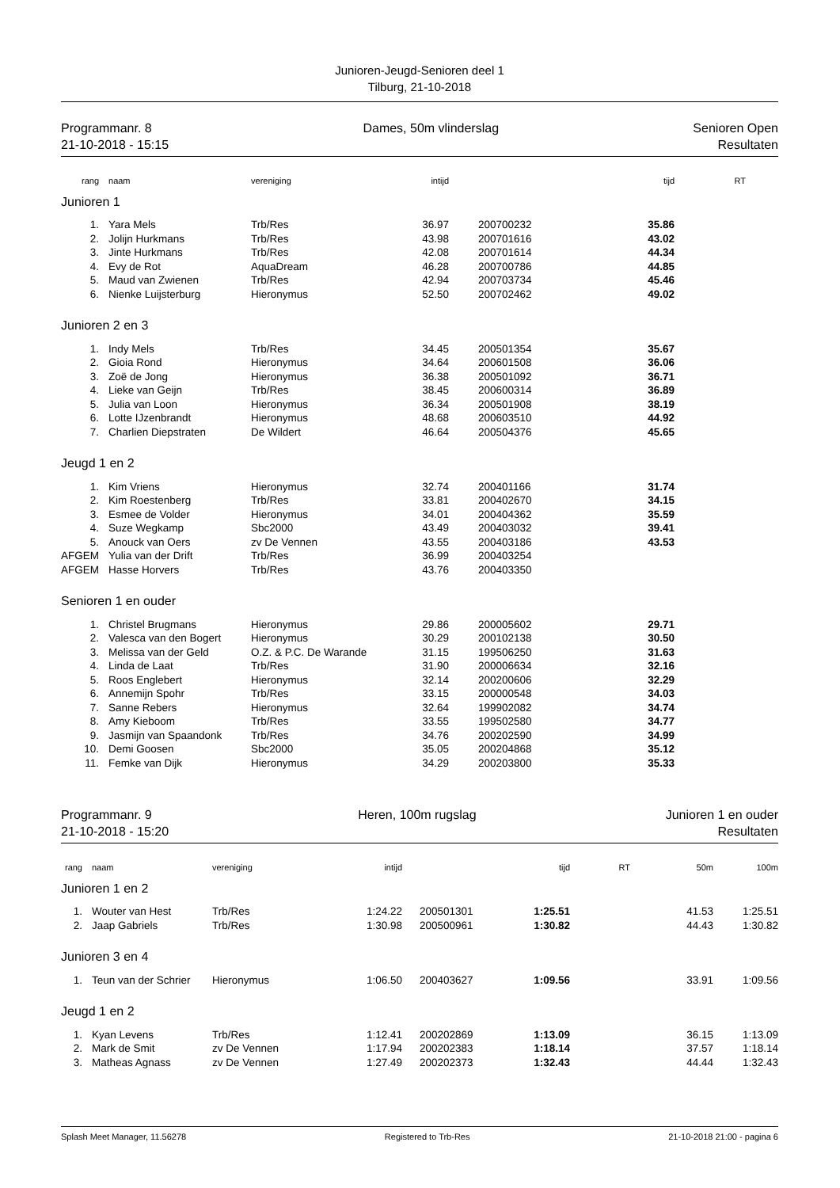Junioren-Jeugd-Senioren deel 1
Tilburg, 21-10-2018
Programmanr. 8
21-10-2018 - 15:15
Dames, 50m vlinderslag Senioren Open
Resultaten
| rang | naam | vereniging | intijd | | tijd | RT | |
| --- | --- | --- | --- | --- | --- | --- | --- |
| Junioren 1 | | | | | | | |
| 1. | Yara Mels | Trb/Res | 36.97 | 200700232 | 35.86 | | |
| 2. | Jolijn Hurkmans | Trb/Res | 43.98 | 200701616 | 43.02 | | |
| 3. | Jinte Hurkmans | Trb/Res | 42.08 | 200701614 | 44.34 | | |
| 4. | Evy de Rot | AquaDream | 46.28 | 200700786 | 44.85 | | |
| 5. | Maud van Zwienen | Trb/Res | 42.94 | 200703734 | 45.46 | | |
| 6. | Nienke Luijsterburg | Hieronymus | 52.50 | 200702462 | 49.02 | | |
| Junioren 2 en 3 | | | | | | | |
| 1. | Indy Mels | Trb/Res | 34.45 | 200501354 | 35.67 | | |
| 2. | Gioia Rond | Hieronymus | 34.64 | 200601508 | 36.06 | | |
| 3. | Zoë de Jong | Hieronymus | 36.38 | 200501092 | 36.71 | | |
| 4. | Lieke van Geijn | Trb/Res | 38.45 | 200600314 | 36.89 | | |
| 5. | Julia van Loon | Hieronymus | 36.34 | 200501908 | 38.19 | | |
| 6. | Lotte IJzenbrandt | Hieronymus | 48.68 | 200603510 | 44.92 | | |
| 7. | Charlien Diepstraten | De Wildert | 46.64 | 200504376 | 45.65 | | |
| Jeugd 1 en 2 | | | | | | | |
| 1. | Kim Vriens | Hieronymus | 32.74 | 200401166 | 31.74 | | |
| 2. | Kim Roestenberg | Trb/Res | 33.81 | 200402670 | 34.15 | | |
| 3. | Esmee de Volder | Hieronymus | 34.01 | 200404362 | 35.59 | | |
| 4. | Suze Wegkamp | Sbc2000 | 43.49 | 200403032 | 39.41 | | |
| 5. | Anouck van Oers | zv De Vennen | 43.55 | 200403186 | 43.53 | | |
| AFGEM | Yulia van der Drift | Trb/Res | 36.99 | 200403254 | | | |
| AFGEM | Hasse Horvers | Trb/Res | 43.76 | 200403350 | | | |
| Senioren 1 en ouder | | | | | | | |
| 1. | Christel Brugmans | Hieronymus | 29.86 | 200005602 | 29.71 | | |
| 2. | Valesca van den Bogert | Hieronymus | 30.29 | 200102138 | 30.50 | | |
| 3. | Melissa van der Geld | O.Z. & P.C. De Warande | 31.15 | 199506250 | 31.63 | | |
| 4. | Linda de Laat | Trb/Res | 31.90 | 200006634 | 32.16 | | |
| 5. | Roos Englebert | Hieronymus | 32.14 | 200200606 | 32.29 | | |
| 6. | Annemijn Spohr | Trb/Res | 33.15 | 200000548 | 34.03 | | |
| 7. | Sanne Rebers | Hieronymus | 32.64 | 199902082 | 34.74 | | |
| 8. | Amy Kieboom | Trb/Res | 33.55 | 199502580 | 34.77 | | |
| 9. | Jasmijn van Spaandonk | Trb/Res | 34.76 | 200202590 | 34.99 | | |
| 10. | Demi Goosen | Sbc2000 | 35.05 | 200204868 | 35.12 | | |
| 11. | Femke van Dijk | Hieronymus | 34.29 | 200203800 | 35.33 | | |
Programmanr. 9
21-10-2018 - 15:20
Heren, 100m rugslag Junioren 1 en ouder
Resultaten
| rang | naam | vereniging | intijd | | tijd | RT | 50m | 100m |
| --- | --- | --- | --- | --- | --- | --- | --- | --- |
| Junioren 1 en 2 | | | | | | | | |
| 1. | Wouter van Hest | Trb/Res | 1:24.22 | 200501301 | 1:25.51 | | 41.53 | 1:25.51 |
| 2. | Jaap Gabriels | Trb/Res | 1:30.98 | 200500961 | 1:30.82 | | 44.43 | 1:30.82 |
| Junioren 3 en 4 | | | | | | | | |
| 1. | Teun van der Schrier | Hieronymus | 1:06.50 | 200403627 | 1:09.56 | | 33.91 | 1:09.56 |
| Jeugd 1 en 2 | | | | | | | | |
| 1. | Kyan Levens | Trb/Res | 1:12.41 | 200202869 | 1:13.09 | | 36.15 | 1:13.09 |
| 2. | Mark de Smit | zv De Vennen | 1:17.94 | 200202383 | 1:18.14 | | 37.57 | 1:18.14 |
| 3. | Matheas Agnass | zv De Vennen | 1:27.49 | 200202373 | 1:32.43 | | 44.44 | 1:32.43 |
Splash Meet Manager, 11.56278 Registered to Trb-Res 21-10-2018 21:00 - pagina 6